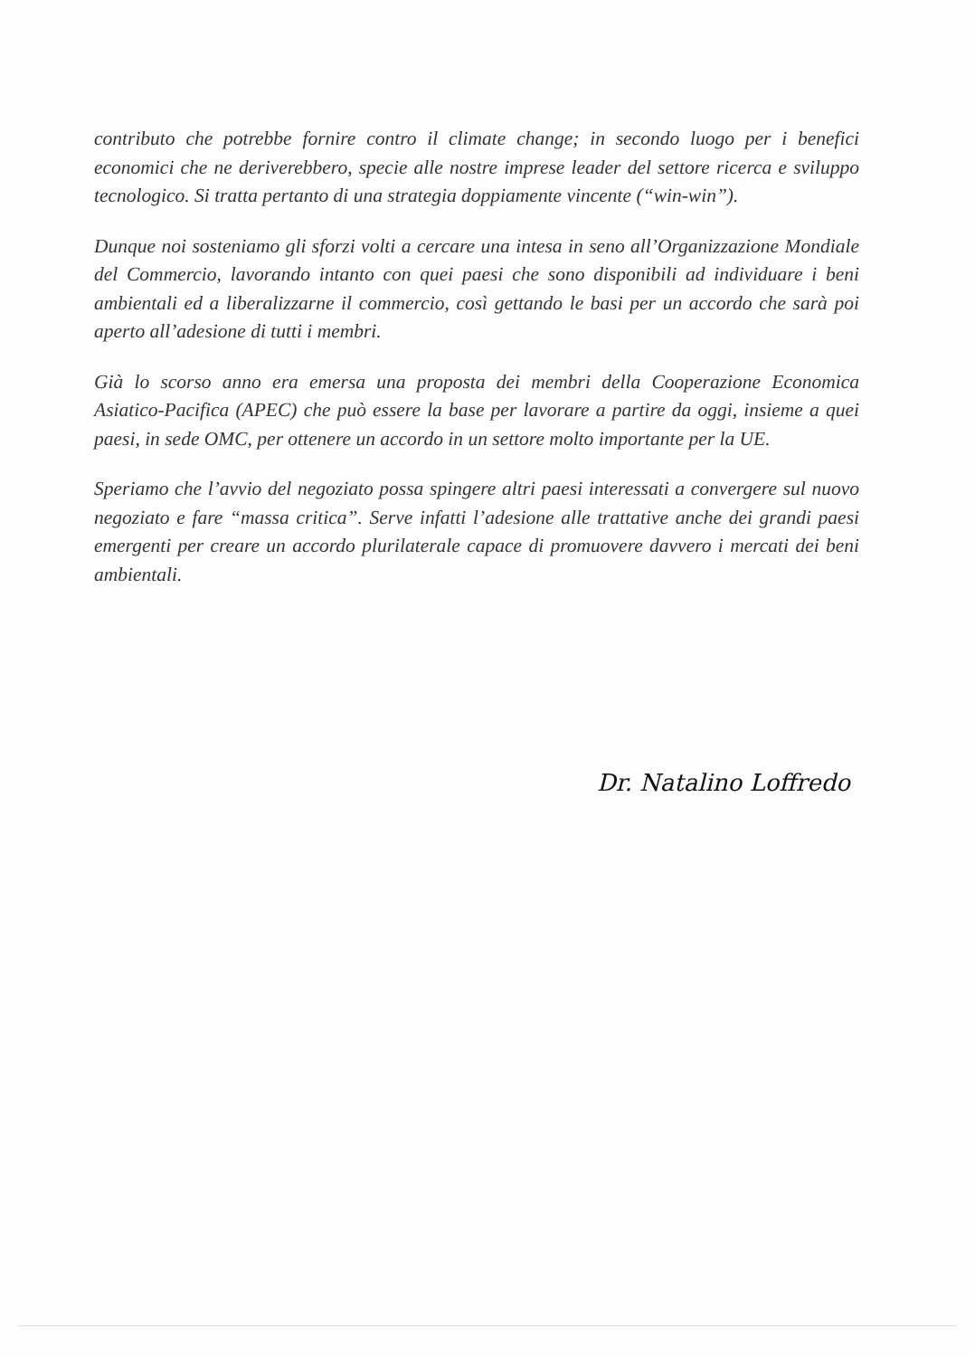contributo che potrebbe fornire contro il climate change; in secondo luogo per i benefici economici che ne deriverebbero, specie alle nostre imprese leader del settore ricerca e sviluppo tecnologico. Si tratta pertanto di una strategia doppiamente vincente (“win-win”).
Dunque noi sosteniamo gli sforzi volti a cercare una intesa in seno all’Organizzazione Mondiale del Commercio, lavorando intanto con quei paesi che sono disponibili ad individuare i beni ambientali ed a liberalizzarne il commercio, così gettando le basi per un accordo che sarà poi aperto all’adesione di tutti i membri.
Già lo scorso anno era emersa una proposta dei membri della Cooperazione Economica Asiatico-Pacifica (APEC) che può essere la base per lavorare a partire da oggi, insieme a quei paesi, in sede OMC, per ottenere un accordo in un settore molto importante per la UE.
Speriamo che l’avvio del negoziato possa spingere altri paesi interessati a convergere sul nuovo negoziato e fare “massa critica”. Serve infatti l’adesione alle trattative anche dei grandi paesi emergenti per creare un accordo plurilaterale capace di promuovere davvero i mercati dei beni ambientali.
Dr. Natalino Loffredo